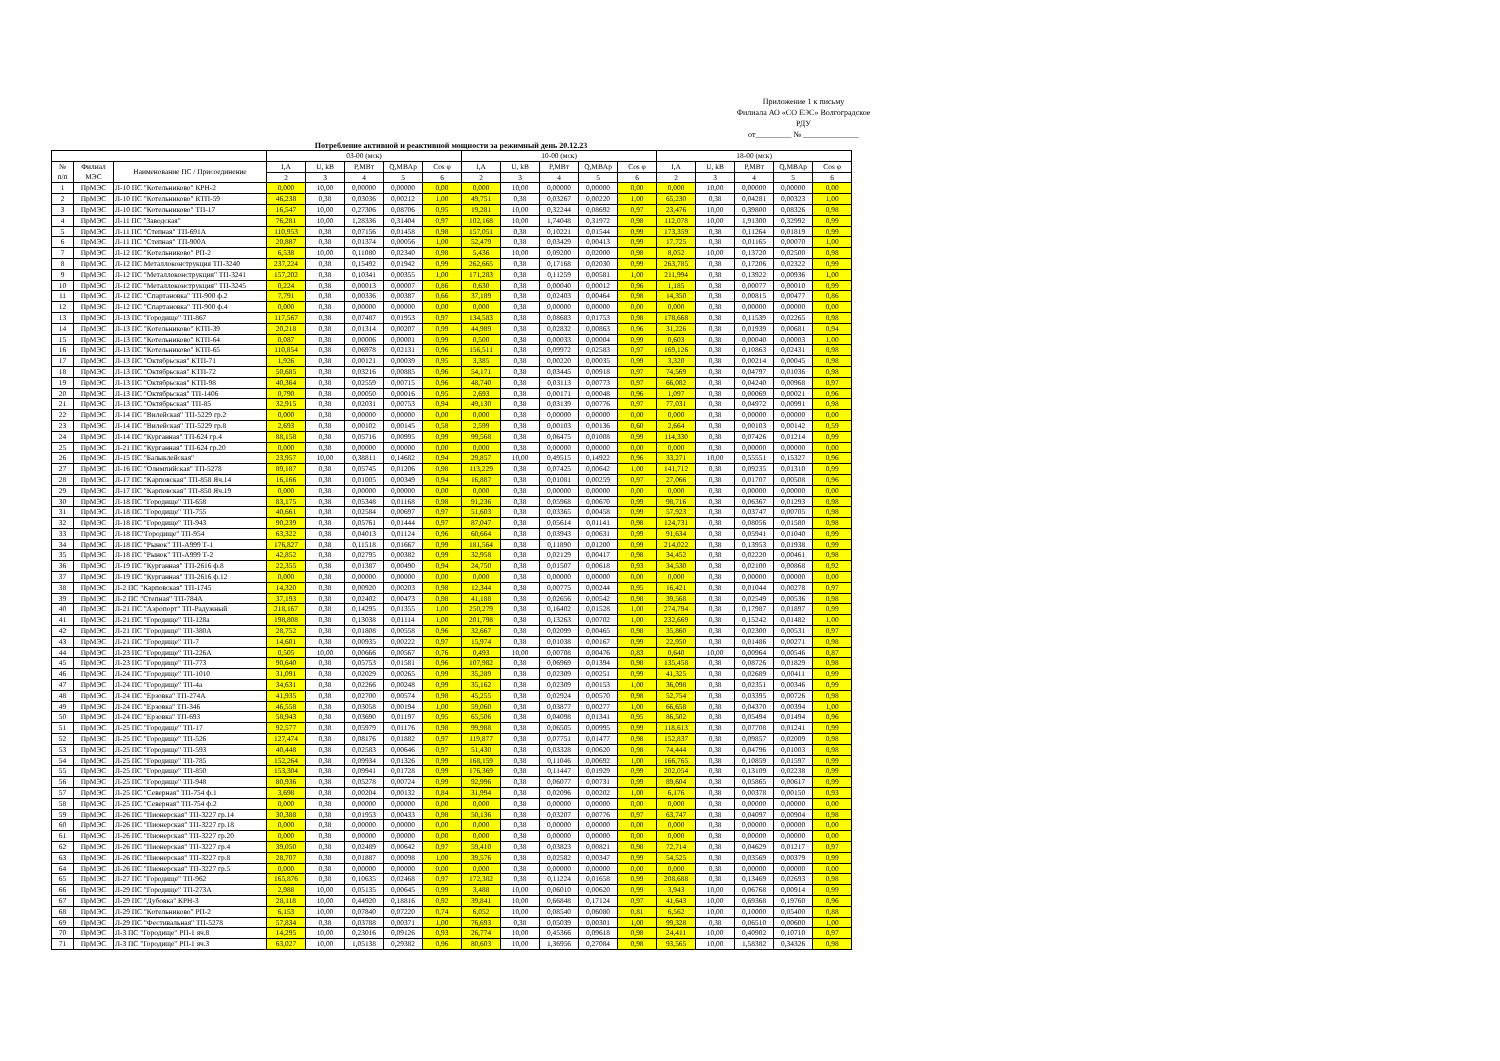Приложение 1 к письму
Филиала АО «СО ЕЭС» Волгоградское
РДУ
от_________ № ______________
Потребление активной и реактивной мощности за режимный день 20.12.23
| | | | 03-00 (мск) | | | | | 10-00 (мск) | | | | | 18-00 (мск) | | | | |
| --- | --- | --- | --- | --- | --- | --- | --- | --- | --- | --- | --- | --- | --- | --- | --- | --- | --- |
| № п/п | Филиал МЭС | Наименование ПС / Присоединение | I,A | U, kB | P,MBт | Q,MBAр | Cos φ | I,A | U, kB | P,MBт | Q,MBAр | Cos φ | I,A | U, kB | P,MBт | Q,MBAр | Cos φ |
| | | | 2 | 3 | 4 | 5 | 6 | 2 | 3 | 4 | 5 | 6 | 2 | 3 | 4 | 5 | 6 |
| 1 | ПрМЭС | Л-10 ПС "Котельниково" КРН-2 | 0,000 | 10,00 | 0,00000 | 0,00000 | 0,00 | 0,000 | 10,00 | 0,00000 | 0,00000 | 0,00 | 0,000 | 10,00 | 0,00000 | 0,00000 | 0,00 |
| 2 | ПрМЭС | Л-10 ПС "Котельниково" КТП-59 | 46,238 | 0,38 | 0,03036 | 0,00212 | 1,00 | 49,751 | 0,38 | 0,03267 | 0,00220 | 1,00 | 65,230 | 0,38 | 0,04281 | 0,00323 | 1,00 |
| 3 | ПрМЭС | Л-10 ПС "Котельниково" ТП-17 | 16,547 | 10,00 | 0,27306 | 0,08706 | 0,95 | 19,281 | 10,00 | 0,32244 | 0,08692 | 0,97 | 23,476 | 10,00 | 0,39800 | 0,08326 | 0,98 |
| 4 | ПрМЭС | Л-11 ПС "Заводская" | 76,281 | 10,00 | 1,28336 | 0,31404 | 0,97 | 102,168 | 10,00 | 1,74048 | 0,31972 | 0,98 | 112,078 | 10,00 | 1,91300 | 0,32992 | 0,99 |
| 5 | ПрМЭС | Л-11 ПС "Степная" ТП-691А | 110,953 | 0,38 | 0,07156 | 0,01458 | 0,98 | 157,051 | 0,38 | 0,10221 | 0,01544 | 0,99 | 173,359 | 0,38 | 0,11264 | 0,01819 | 0,99 |
| 6 | ПрМЭС | Л-11 ПС "Степная" ТП-900А | 20,887 | 0,38 | 0,01374 | 0,00056 | 1,00 | 52,479 | 0,38 | 0,03429 | 0,00413 | 0,99 | 17,725 | 0,38 | 0,01165 | 0,00070 | 1,00 |
| 7 | ПрМЭС | Л-12 ПС "Котельниково" РП-2 | 6,538 | 10,00 | 0,11080 | 0,02340 | 0,98 | 5,436 | 10,00 | 0,09200 | 0,02000 | 0,98 | 8,052 | 10,00 | 0,13720 | 0,02500 | 0,98 |
| 8 | ПрМЭС | Л-12 ПС Металлоконструкция ТП-3240 | 237,224 | 0,38 | 0,15492 | 0,01942 | 0,99 | 262,665 | 0,38 | 0,17168 | 0,02030 | 0,99 | 263,785 | 0,38 | 0,17206 | 0,02322 | 0,99 |
| 9 | ПрМЭС | Л-12 ПС "Металлоконструкция" ТП-3241 | 157,202 | 0,38 | 0,10341 | 0,00355 | 1,00 | 171,283 | 0,38 | 0,11259 | 0,00581 | 1,00 | 211,994 | 0,38 | 0,13922 | 0,00936 | 1,00 |
| 10 | ПрМЭС | Л-12 ПС "Металлоконструкция" ТП-3245 | 0,224 | 0,38 | 0,00013 | 0,00007 | 0,86 | 0,630 | 0,38 | 0,00040 | 0,00012 | 0,96 | 1,185 | 0,38 | 0,00077 | 0,00010 | 0,99 |
| 11 | ПрМЭС | Л-12 ПС "Спартановка" ТП-900 ф.2 | 7,791 | 0,38 | 0,00336 | 0,00387 | 0,66 | 37,189 | 0,38 | 0,02403 | 0,00464 | 0,98 | 14,350 | 0,38 | 0,00815 | 0,00477 | 0,86 |
| 12 | ПрМЭС | Л-12 ПС "Спартановка" ТП-900 ф.4 | 0,000 | 0,38 | 0,00000 | 0,00000 | 0,00 | 0,000 | 0,38 | 0,00000 | 0,00000 | 0,00 | 0,000 | 0,38 | 0,00000 | 0,00000 | 0,00 |
| 13 | ПрМЭС | Л-13 ПС "Городище" ТП-867 | 117,567 | 0,38 | 0,07487 | 0,01953 | 0,97 | 134,583 | 0,38 | 0,08683 | 0,01753 | 0,98 | 178,668 | 0,38 | 0,11539 | 0,02265 | 0,98 |
| 14 | ПрМЭС | Л-13 ПС "Котельниково" КТП-39 | 20,218 | 0,38 | 0,01314 | 0,00207 | 0,99 | 44,989 | 0,38 | 0,02832 | 0,00863 | 0,96 | 31,226 | 0,38 | 0,01939 | 0,00681 | 0,94 |
| 15 | ПрМЭС | Л-13 ПС "Котельниково" КТП-64 | 0,087 | 0,38 | 0,00006 | 0,00001 | 0,99 | 0,500 | 0,38 | 0,00033 | 0,00004 | 0,99 | 0,603 | 0,38 | 0,00040 | 0,00003 | 1,00 |
| 16 | ПрМЭС | Л-13 ПС "Котельниково" КТП-65 | 110,854 | 0,38 | 0,06978 | 0,02131 | 0,96 | 156,511 | 0,38 | 0,09972 | 0,02583 | 0,97 | 169,126 | 0,38 | 0,10863 | 0,02431 | 0,98 |
| 17 | ПрМЭС | Л-13 ПС "Октябрьская" КТП-71 | 1,926 | 0,38 | 0,00121 | 0,00039 | 0,95 | 3,385 | 0,38 | 0,00220 | 0,00035 | 0,99 | 3,320 | 0,38 | 0,00214 | 0,00045 | 0,98 |
| 18 | ПрМЭС | Л-13 ПС "Октябрьская" КТП-72 | 50,685 | 0,38 | 0,03216 | 0,00885 | 0,96 | 54,171 | 0,38 | 0,03445 | 0,00918 | 0,97 | 74,569 | 0,38 | 0,04797 | 0,01036 | 0,98 |
| 19 | ПрМЭС | Л-13 ПС "Октябрьская" КТП-98 | 40,364 | 0,38 | 0,02559 | 0,00715 | 0,96 | 48,740 | 0,38 | 0,03113 | 0,00773 | 0,97 | 66,082 | 0,38 | 0,04240 | 0,00968 | 0,97 |
| 20 | ПрМЭС | Л-13 ПС "Октябрьская" ТП-1406 | 0,790 | 0,38 | 0,00050 | 0,00016 | 0,95 | 2,693 | 0,38 | 0,00171 | 0,00048 | 0,96 | 1,097 | 0,38 | 0,00069 | 0,00021 | 0,96 |
| 21 | ПрМЭС | Л-13 ПС "Октябрьская" ТП-85 | 32,915 | 0,38 | 0,02031 | 0,00753 | 0,94 | 49,130 | 0,38 | 0,03139 | 0,00776 | 0,97 | 77,031 | 0,38 | 0,04972 | 0,00991 | 0,98 |
| 22 | ПрМЭС | Л-14 ПС "Вилейская" ТП-5229 гр.2 | 0,000 | 0,38 | 0,00000 | 0,00000 | 0,00 | 0,000 | 0,38 | 0,00000 | 0,00000 | 0,00 | 0,000 | 0,38 | 0,00000 | 0,00000 | 0,00 |
| 23 | ПрМЭС | Л-14 ПС "Вилейская" ТП-5229 гр.8 | 2,693 | 0,38 | 0,00102 | 0,00145 | 0,58 | 2,599 | 0,38 | 0,00103 | 0,00136 | 0,60 | 2,664 | 0,38 | 0,00103 | 0,00142 | 0,59 |
| 24 | ПрМЭС | Л-14 ПС "Курганная" ТП-624 гр.4 | 88,158 | 0,38 | 0,05716 | 0,00995 | 0,99 | 99,568 | 0,38 | 0,06475 | 0,01008 | 0,99 | 114,330 | 0,38 | 0,07426 | 0,01214 | 0,99 |
| 25 | ПрМЭС | Л-21 ПС "Курганная" ТП-624 гр.20 | 0,000 | 0,38 | 0,00000 | 0,00000 | 0,00 | 0,000 | 0,38 | 0,00000 | 0,00000 | 0,00 | 0,000 | 0,38 | 0,00000 | 0,00000 | 0,00 |
| 26 | ПрМЭС | Л-15 ПС "Балыклейская" | 23,957 | 10,00 | 0,38811 | 0,14682 | 0,94 | 29,857 | 10,00 | 0,49515 | 0,14922 | 0,96 | 33,271 | 10,00 | 0,55551 | 0,15327 | 0,96 |
| 27 | ПрМЭС | Л-16 ПС "Олимпийская" ТП-5278 | 89,187 | 0,38 | 0,05745 | 0,01206 | 0,98 | 113,229 | 0,38 | 0,07425 | 0,00642 | 1,00 | 141,712 | 0,38 | 0,09235 | 0,01310 | 0,99 |
| 28 | ПрМЭС | Л-17 ПС "Карповская" ТП-858 Яч.14 | 16,166 | 0,38 | 0,01005 | 0,00349 | 0,94 | 16,887 | 0,38 | 0,01081 | 0,00259 | 0,97 | 27,066 | 0,38 | 0,01707 | 0,00508 | 0,96 |
| 29 | ПрМЭС | Л-17 ПС "Карповская" ТП-858 Яч.19 | 0,000 | 0,38 | 0,00000 | 0,00000 | 0,00 | 0,000 | 0,38 | 0,00000 | 0,00000 | 0,00 | 0,000 | 0,38 | 0,00000 | 0,00000 | 0,00 |
| 30 | ПрМЭС | Л-18 ПС "Городище" ТП-658 | 83,175 | 0,38 | 0,05348 | 0,01168 | 0,98 | 91,236 | 0,38 | 0,05968 | 0,00670 | 0,99 | 98,716 | 0,38 | 0,06367 | 0,01293 | 0,98 |
| 31 | ПрМЭС | Л-18 ПС "Городище" ТП-755 | 40,661 | 0,38 | 0,02584 | 0,00697 | 0,97 | 51,603 | 0,38 | 0,03365 | 0,00458 | 0,99 | 57,923 | 0,38 | 0,03747 | 0,00705 | 0,98 |
| 32 | ПрМЭС | Л-18 ПС "Городище" ТП-943 | 90,239 | 0,38 | 0,05761 | 0,01444 | 0,97 | 87,047 | 0,38 | 0,05614 | 0,01141 | 0,98 | 124,731 | 0,38 | 0,08056 | 0,01580 | 0,98 |
| 33 | ПрМЭС | Л-18 ПС"Городище" ТП-954 | 63,322 | 0,38 | 0,04013 | 0,01124 | 0,96 | 60,664 | 0,38 | 0,03943 | 0,00631 | 0,99 | 91,634 | 0,38 | 0,05941 | 0,01040 | 0,99 |
| 34 | ПрМЭС | Л-18 ПС "Рынок" ТП-А999 Т-1 | 176,827 | 0,38 | 0,11518 | 0,01667 | 0,99 | 181,564 | 0,38 | 0,11890 | 0,01200 | 0,99 | 214,022 | 0,38 | 0,13953 | 0,01938 | 0,99 |
| 35 | ПрМЭС | Л-18 ПС "Рынок" ТП-А999 Т-2 | 42,852 | 0,38 | 0,02795 | 0,00382 | 0,99 | 32,958 | 0,38 | 0,02129 | 0,00417 | 0,98 | 34,452 | 0,38 | 0,02220 | 0,00461 | 0,98 |
| 36 | ПрМЭС | Л-19 ПС "Курганная" ТП-2616 ф.8 | 22,355 | 0,38 | 0,01387 | 0,00490 | 0,94 | 24,750 | 0,38 | 0,01507 | 0,00618 | 0,93 | 34,530 | 0,38 | 0,02100 | 0,00868 | 0,92 |
| 37 | ПрМЭС | Л-19 ПС "Курганная" ТП-2616 ф.12 | 0,000 | 0,38 | 0,00000 | 0,00000 | 0,00 | 0,000 | 0,38 | 0,00000 | 0,00000 | 0,00 | 0,000 | 0,38 | 0,00000 | 0,00000 | 0,00 |
| 38 | ПрМЭС | Л-2 ПС "Карповская" ТП-1745 | 14,320 | 0,38 | 0,00920 | 0,00203 | 0,98 | 12,344 | 0,38 | 0,00775 | 0,00244 | 0,95 | 16,421 | 0,38 | 0,01044 | 0,00278 | 0,97 |
| 39 | ПрМЭС | Л-2 ПС "Степная" ТП-784А | 37,193 | 0,38 | 0,02402 | 0,00473 | 0,98 | 41,188 | 0,38 | 0,02656 | 0,00542 | 0,98 | 39,568 | 0,38 | 0,02549 | 0,00536 | 0,98 |
| 40 | ПрМЭС | Л-21 ПС "Аэропорт" ТП-Радужный | 218,167 | 0,38 | 0,14295 | 0,01355 | 1,00 | 250,279 | 0,38 | 0,16402 | 0,01528 | 1,00 | 274,794 | 0,38 | 0,17987 | 0,01897 | 0,99 |
| 41 | ПрМЭС | Л-21 ПС "Городище" ТП-128а | 198,808 | 0,38 | 0,13038 | 0,01114 | 1,00 | 201,798 | 0,38 | 0,13263 | 0,00702 | 1,00 | 232,669 | 0,38 | 0,15242 | 0,01482 | 1,00 |
| 42 | ПрМЭС | Л-21 ПС "Городище" ТП-380А | 28,752 | 0,38 | 0,01808 | 0,00558 | 0,96 | 32,667 | 0,38 | 0,02099 | 0,00465 | 0,98 | 35,860 | 0,38 | 0,02300 | 0,00531 | 0,97 |
| 43 | ПрМЭС | Л-21 ПС "Городище" ТП-7 | 14,601 | 0,38 | 0,00935 | 0,00222 | 0,97 | 15,974 | 0,38 | 0,01038 | 0,00167 | 0,99 | 22,950 | 0,38 | 0,01486 | 0,00271 | 0,98 |
| 44 | ПрМЭС | Л-23 ПС "Городище" ТП-226А | 0,505 | 10,00 | 0,00666 | 0,00567 | 0,76 | 0,493 | 10,00 | 0,00708 | 0,00476 | 0,83 | 0,640 | 10,00 | 0,00964 | 0,00546 | 0,87 |
| 45 | ПрМЭС | Л-23 ПС "Городище" ТП-773 | 90,640 | 0,38 | 0,05753 | 0,01581 | 0,96 | 107,982 | 0,38 | 0,06969 | 0,01394 | 0,98 | 135,458 | 0,38 | 0,08726 | 0,01829 | 0,98 |
| 46 | ПрМЭС | Л-24 ПС "Городище" ТП-1010 | 31,091 | 0,38 | 0,02029 | 0,00265 | 0,99 | 35,289 | 0,38 | 0,02309 | 0,00251 | 0,99 | 41,325 | 0,38 | 0,02689 | 0,00411 | 0,99 |
| 47 | ПрМЭС | Л-24 ПС "Городище" ТП-4а | 34,631 | 0,38 | 0,02266 | 0,00248 | 0,99 | 35,162 | 0,38 | 0,02309 | 0,00153 | 1,00 | 36,098 | 0,38 | 0,02351 | 0,00346 | 0,99 |
| 48 | ПрМЭС | Л-24 ПС "Ерзовка" ТП-274А | 41,935 | 0,38 | 0,02700 | 0,00574 | 0,98 | 45,255 | 0,38 | 0,02924 | 0,00570 | 0,98 | 52,754 | 0,38 | 0,03395 | 0,00726 | 0,98 |
| 49 | ПрМЭС | Л-24 ПС "Ерзовка" ТП-346 | 46,558 | 0,38 | 0,03058 | 0,00194 | 1,00 | 59,060 | 0,38 | 0,03877 | 0,00277 | 1,00 | 66,658 | 0,38 | 0,04370 | 0,00394 | 1,00 |
| 50 | ПрМЭС | Л-24 ПС "Ерзовка" ТП-693 | 58,943 | 0,38 | 0,03690 | 0,01197 | 0,95 | 65,506 | 0,38 | 0,04098 | 0,01341 | 0,95 | 86,502 | 0,38 | 0,05494 | 0,01494 | 0,96 |
| 51 | ПрМЭС | Л-25 ПС "Городище" ТП-17 | 92,577 | 0,38 | 0,05979 | 0,01176 | 0,98 | 99,988 | 0,38 | 0,06505 | 0,00995 | 0,99 | 118,613 | 0,38 | 0,07708 | 0,01241 | 0,99 |
| 52 | ПрМЭС | Л-25 ПС "Городище" ТП-526 | 127,474 | 0,38 | 0,08176 | 0,01882 | 0,97 | 119,877 | 0,38 | 0,07751 | 0,01477 | 0,98 | 152,837 | 0,38 | 0,09857 | 0,02009 | 0,98 |
| 53 | ПрМЭС | Л-25 ПС "Городище" ТП-593 | 40,448 | 0,38 | 0,02583 | 0,00646 | 0,97 | 51,430 | 0,38 | 0,03328 | 0,00620 | 0,98 | 74,444 | 0,38 | 0,04796 | 0,01003 | 0,98 |
| 54 | ПрМЭС | Л-25 ПС "Городище" ТП-785 | 152,264 | 0,38 | 0,09934 | 0,01326 | 0,99 | 168,159 | 0,38 | 0,11046 | 0,00692 | 1,00 | 166,765 | 0,38 | 0,10859 | 0,01597 | 0,99 |
| 55 | ПрМЭС | Л-25 ПС "Городище" ТП-850 | 153,304 | 0,38 | 0,09941 | 0,01728 | 0,99 | 176,369 | 0,38 | 0,11447 | 0,01929 | 0,99 | 202,054 | 0,38 | 0,13109 | 0,02238 | 0,99 |
| 56 | ПрМЭС | Л-25 ПС "Городище" ТП-948 | 80,936 | 0,38 | 0,05278 | 0,00724 | 0,99 | 92,996 | 0,38 | 0,06077 | 0,00731 | 0,99 | 89,604 | 0,38 | 0,05865 | 0,00617 | 0,99 |
| 57 | ПрМЭС | Л-25 ПС "Северная" ТП-754 ф.1 | 3,698 | 0,38 | 0,00204 | 0,00132 | 0,84 | 31,994 | 0,38 | 0,02096 | 0,00202 | 1,00 | 6,176 | 0,38 | 0,00378 | 0,00150 | 0,93 |
| 58 | ПрМЭС | Л-25 ПС "Северная" ТП-754 ф.2 | 0,000 | 0,38 | 0,00000 | 0,00000 | 0,00 | 0,000 | 0,38 | 0,00000 | 0,00000 | 0,00 | 0,000 | 0,38 | 0,00000 | 0,00000 | 0,00 |
| 59 | ПрМЭС | Л-26 ПС "Пионерская" ТП-3227 гр.14 | 30,388 | 0,38 | 0,01953 | 0,00433 | 0,98 | 50,136 | 0,38 | 0,03207 | 0,00776 | 0,97 | 63,747 | 0,38 | 0,04097 | 0,00904 | 0,98 |
| 60 | ПрМЭС | Л-26 ПС "Пионерская" ТП-3227 гр.18 | 0,000 | 0,38 | 0,00000 | 0,00000 | 0,00 | 0,000 | 0,38 | 0,00000 | 0,00000 | 0,00 | 0,000 | 0,38 | 0,00000 | 0,00000 | 0,00 |
| 61 | ПрМЭС | Л-26 ПС "Пионерская" ТП-3227 гр.20 | 0,000 | 0,38 | 0,00000 | 0,00000 | 0,00 | 0,000 | 0,38 | 0,00000 | 0,00000 | 0,00 | 0,000 | 0,38 | 0,00000 | 0,00000 | 0,00 |
| 62 | ПрМЭС | Л-26 ПС "Пионерская" ТП-3227 гр.4 | 39,050 | 0,38 | 0,02489 | 0,00642 | 0,97 | 59,410 | 0,38 | 0,03823 | 0,00821 | 0,98 | 72,714 | 0,38 | 0,04629 | 0,01217 | 0,97 |
| 63 | ПрМЭС | Л-26 ПС "Пионерская" ТП-3227 гр.8 | 28,707 | 0,38 | 0,01887 | 0,00098 | 1,00 | 39,576 | 0,38 | 0,02582 | 0,00347 | 0,99 | 54,525 | 0,38 | 0,03569 | 0,00379 | 0,99 |
| 64 | ПрМЭС | Л-26 ПС "Пионерская" ТП-3227 гр.5 | 0,000 | 0,38 | 0,00000 | 0,00000 | 0,00 | 0,000 | 0,38 | 0,00000 | 0,00000 | 0,00 | 0,000 | 0,38 | 0,00000 | 0,00000 | 0,00 |
| 65 | ПрМЭС | Л-27 ПС "Городище" ТП-962 | 165,876 | 0,38 | 0,10635 | 0,02468 | 0,97 | 172,382 | 0,38 | 0,11224 | 0,01658 | 0,99 | 208,688 | 0,38 | 0,13469 | 0,02693 | 0,98 |
| 66 | ПрМЭС | Л-29 ПС "Городище" ТП-273А | 2,988 | 10,00 | 0,05135 | 0,00645 | 0,99 | 3,488 | 10,00 | 0,06010 | 0,00620 | 0,99 | 3,943 | 10,00 | 0,06768 | 0,00914 | 0,99 |
| 67 | ПрМЭС | Л-29 ПС "Дубовка" КРН-3 | 28,118 | 10,00 | 0,44920 | 0,18816 | 0,92 | 39,841 | 10,00 | 0,66848 | 0,17124 | 0,97 | 41,643 | 10,00 | 0,69368 | 0,19760 | 0,96 |
| 68 | ПрМЭС | Л-29 ПС "Котельниково" РП-2 | 6,153 | 10,00 | 0,07840 | 0,07220 | 0,74 | 6,052 | 10,00 | 0,08540 | 0,06080 | 0,81 | 6,562 | 10,00 | 0,10000 | 0,05400 | 0,88 |
| 69 | ПрМЭС | Л-29 ПС "Фестивальная" ТП-5278 | 57,834 | 0,38 | 0,03788 | 0,00371 | 1,00 | 76,693 | 0,38 | 0,05039 | 0,00301 | 1,00 | 99,328 | 0,38 | 0,06510 | 0,00600 | 1,00 |
| 70 | ПрМЭС | Л-3 ПС "Городище" РП-1 яч.8 | 14,295 | 10,00 | 0,23016 | 0,09126 | 0,93 | 26,774 | 10,00 | 0,45366 | 0,09618 | 0,98 | 24,411 | 10,00 | 0,40902 | 0,10710 | 0,97 |
| 71 | ПрМЭС | Л-3 ПС "Городище" РП-1 яч.3 | 63,027 | 10,00 | 1,05138 | 0,29382 | 0,96 | 80,603 | 10,00 | 1,36956 | 0,27084 | 0,98 | 93,565 | 10,00 | 1,58382 | 0,34326 | 0,98 |